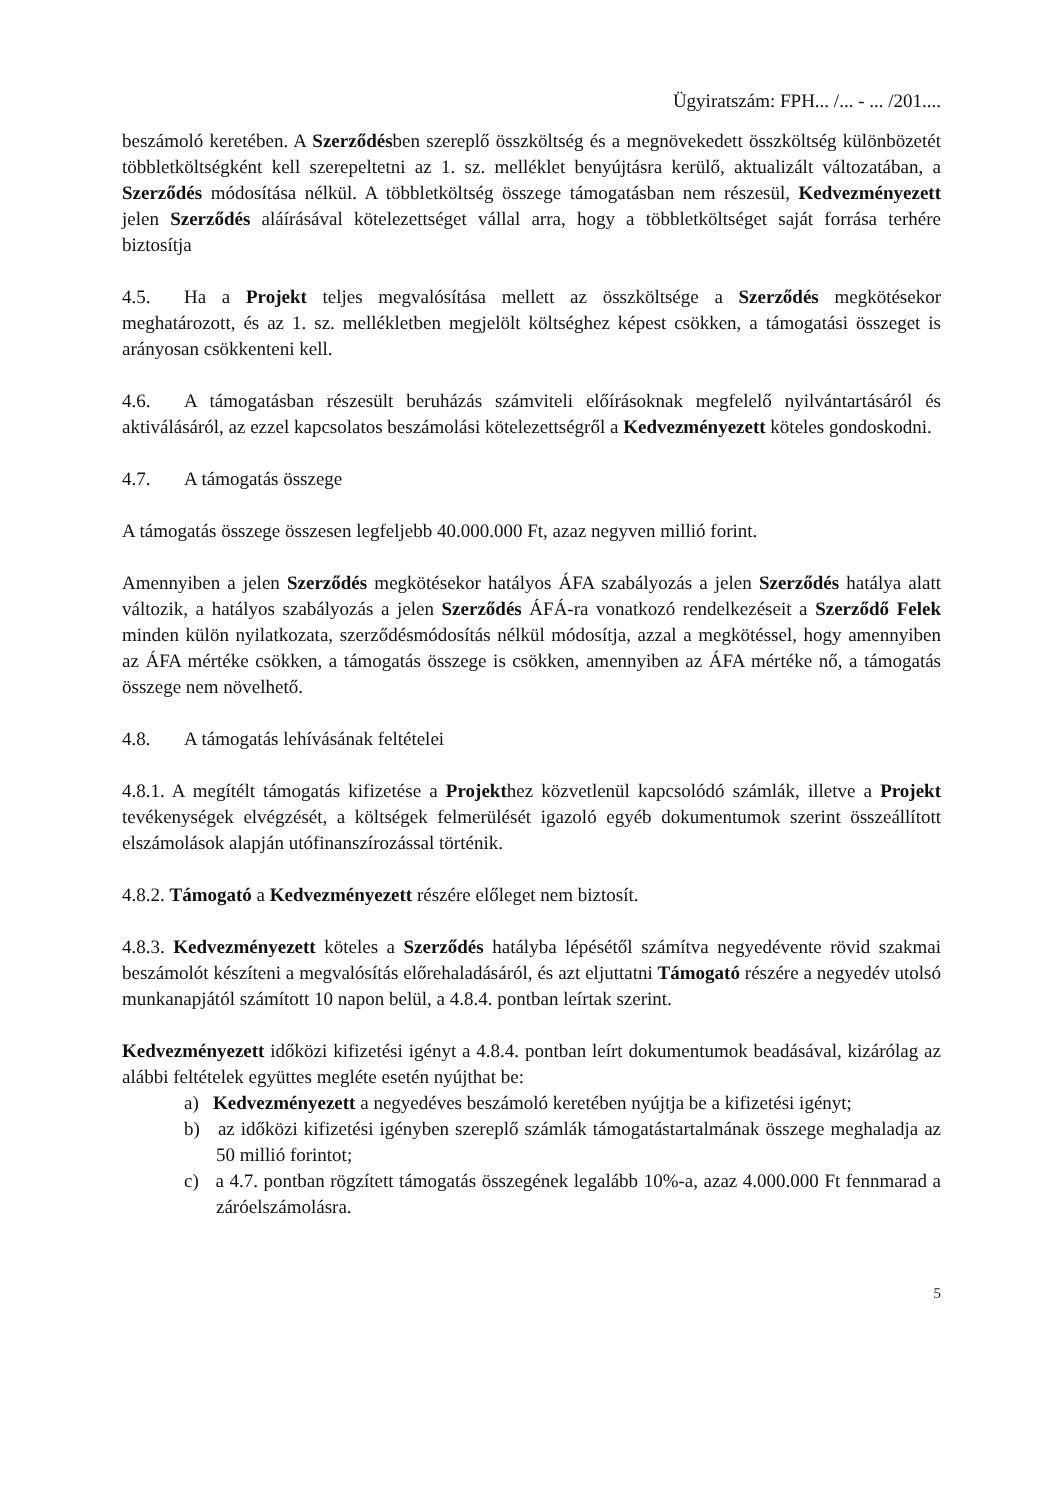Ügyiratszám: FPH... /... - ... /201....
beszámoló keretében. A Szerződésben szereplő összköltség és a megnövekedett összköltség különbözetét többletköltségként kell szerepeltetni az 1. sz. melléklet benyújtásra kerülő, aktualizált változatában, a Szerződés módosítása nélkül. A többletköltség összege támogatásban nem részesül, Kedvezményezett jelen Szerződés aláírásával kötelezettséget vállal arra, hogy a többletköltséget saját forrása terhére biztosítja
4.5. Ha a Projekt teljes megvalósítása mellett az összköltsége a Szerződés megkötésekor meghatározott, és az 1. sz. mellékletben megjelölt költséghez képest csökken, a támogatási összeget is arányosan csökkenteni kell.
4.6. A támogatásban részesült beruházás számviteli előírásoknak megfelelő nyilvántartásáról és aktiválásáról, az ezzel kapcsolatos beszámolási kötelezettségről a Kedvezményezett köteles gondoskodni.
4.7. A támogatás összege
A támogatás összege összesen legfeljebb 40.000.000 Ft, azaz negyven millió forint.
Amennyiben a jelen Szerződés megkötésekor hatályos ÁFA szabályozás a jelen Szerződés hatálya alatt változik, a hatályos szabályozás a jelen Szerződés ÁFÁ-ra vonatkozó rendelkezéseit a Szerződő Felek minden külön nyilatkozata, szerződésmódosítás nélkül módosítja, azzal a megkötéssel, hogy amennyiben az ÁFA mértéke csökken, a támogatás összege is csökken, amennyiben az ÁFA mértéke nő, a támogatás összege nem növelhető.
4.8. A támogatás lehívásának feltételei
4.8.1. A megítélt támogatás kifizetése a Projekthez közvetlenül kapcsolódó számlák, illetve a Projekt tevékenységek elvégzését, a költségek felmerülését igazoló egyéb dokumentumok szerint összeállított elszámolások alapján utófinanszírozással történik.
4.8.2. Támogató a Kedvezményezett részére előleget nem biztosít.
4.8.3. Kedvezményezett köteles a Szerződés hatályba lépésétől számítva negyedévente rövid szakmai beszámolót készíteni a megvalósítás előrehaladásáról, és azt eljuttatni Támogató részére a negyedév utolsó munkanapjától számított 10 napon belül, a 4.8.4. pontban leírtak szerint.
Kedvezményezett időközi kifizetési igényt a 4.8.4. pontban leírt dokumentumok beadásával, kizárólag az alábbi feltételek együttes megléte esetén nyújthat be:
a) Kedvezményezett a negyedéves beszámoló keretében nyújtja be a kifizetési igényt;
b) az időközi kifizetési igényben szereplő számlák támogatástartalmának összege meghaladja az 50 millió forintot;
c) a 4.7. pontban rögzített támogatás összegének legalább 10%-a, azaz 4.000.000 Ft fennmarad a záróelszámolásra.
5